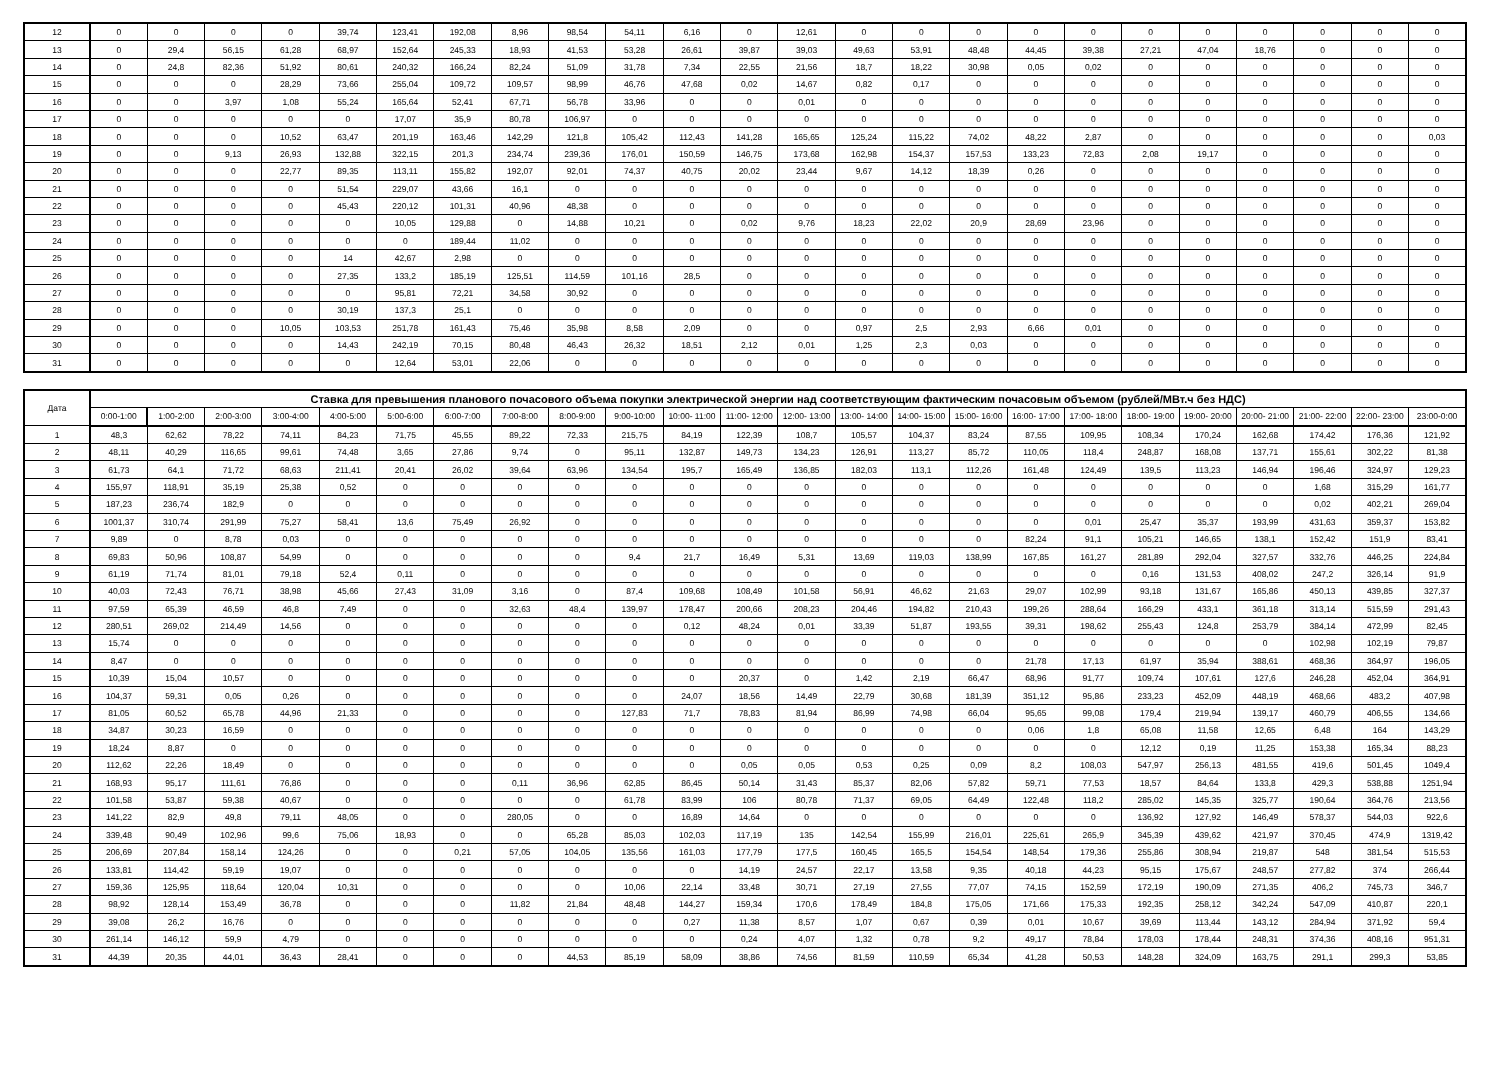| 12 | 0 | 0 | 0 | 0 | 39,74 | 123,41 | 192,08 | 8,96 | 98,54 | 54,11 | 6,16 | 0 | 12,61 | 0 | 0 | 0 | 0 | 0 | 0 | 0 | 0 | 0 | 0 | 0 |
| 13 | 0 | 29,4 | 56,15 | 61,28 | 68,97 | 152,64 | 245,33 | 18,93 | 41,53 | 53,28 | 26,61 | 39,87 | 39,03 | 49,63 | 53,91 | 48,48 | 44,45 | 39,38 | 27,21 | 47,04 | 18,76 | 0 | 0 | 0 |
| 14 | 0 | 24,8 | 82,36 | 51,92 | 80,61 | 240,32 | 166,24 | 82,24 | 51,09 | 31,78 | 7,34 | 22,55 | 21,56 | 18,7 | 18,22 | 30,98 | 0,05 | 0,02 | 0 | 0 | 0 | 0 | 0 | 0 |
| 15 | 0 | 0 | 0 | 28,29 | 73,66 | 255,04 | 109,72 | 109,57 | 98,99 | 46,76 | 47,68 | 0,02 | 14,67 | 0,82 | 0,17 | 0 | 0 | 0 | 0 | 0 | 0 | 0 | 0 | 0 |
| 16 | 0 | 0 | 3,97 | 1,08 | 55,24 | 165,64 | 52,41 | 67,71 | 56,78 | 33,96 | 0 | 0 | 0,01 | 0 | 0 | 0 | 0 | 0 | 0 | 0 | 0 | 0 | 0 | 0 |
| 17 | 0 | 0 | 0 | 0 | 0 | 17,07 | 35,9 | 80,78 | 106,97 | 0 | 0 | 0 | 0 | 0 | 0 | 0 | 0 | 0 | 0 | 0 | 0 | 0 | 0 | 0 |
| 18 | 0 | 0 | 0 | 10,52 | 63,47 | 201,19 | 163,46 | 142,29 | 121,8 | 105,42 | 112,43 | 141,28 | 165,65 | 125,24 | 115,22 | 74,02 | 48,22 | 2,87 | 0 | 0 | 0 | 0 | 0 | 0,03 |
| 19 | 0 | 0 | 9,13 | 26,93 | 132,88 | 322,15 | 201,3 | 234,74 | 239,36 | 176,01 | 150,59 | 146,75 | 173,68 | 162,98 | 154,37 | 157,53 | 133,23 | 72,83 | 2,08 | 19,17 | 0 | 0 | 0 | 0 |
| 20 | 0 | 0 | 0 | 22,77 | 89,35 | 113,11 | 155,82 | 192,07 | 92,01 | 74,37 | 40,75 | 20,02 | 23,44 | 9,67 | 14,12 | 18,39 | 0,26 | 0 | 0 | 0 | 0 | 0 | 0 | 0 |
| 21 | 0 | 0 | 0 | 0 | 51,54 | 229,07 | 43,66 | 16,1 | 0 | 0 | 0 | 0 | 0 | 0 | 0 | 0 | 0 | 0 | 0 | 0 | 0 | 0 | 0 | 0 |
| 22 | 0 | 0 | 0 | 0 | 45,43 | 220,12 | 101,31 | 40,96 | 48,38 | 0 | 0 | 0 | 0 | 0 | 0 | 0 | 0 | 0 | 0 | 0 | 0 | 0 | 0 | 0 |
| 23 | 0 | 0 | 0 | 0 | 0 | 10,05 | 129,88 | 0 | 14,88 | 10,21 | 0 | 0,02 | 9,76 | 18,23 | 22,02 | 20,9 | 28,69 | 23,96 | 0 | 0 | 0 | 0 | 0 | 0 |
| 24 | 0 | 0 | 0 | 0 | 0 | 0 | 189,44 | 11,02 | 0 | 0 | 0 | 0 | 0 | 0 | 0 | 0 | 0 | 0 | 0 | 0 | 0 | 0 | 0 | 0 |
| 25 | 0 | 0 | 0 | 0 | 14 | 42,67 | 2,98 | 0 | 0 | 0 | 0 | 0 | 0 | 0 | 0 | 0 | 0 | 0 | 0 | 0 | 0 | 0 | 0 | 0 |
| 26 | 0 | 0 | 0 | 0 | 27,35 | 133,2 | 185,19 | 125,51 | 114,59 | 101,16 | 28,5 | 0 | 0 | 0 | 0 | 0 | 0 | 0 | 0 | 0 | 0 | 0 | 0 | 0 |
| 27 | 0 | 0 | 0 | 0 | 0 | 95,81 | 72,21 | 34,58 | 30,92 | 0 | 0 | 0 | 0 | 0 | 0 | 0 | 0 | 0 | 0 | 0 | 0 | 0 | 0 | 0 |
| 28 | 0 | 0 | 0 | 0 | 30,19 | 137,3 | 25,1 | 0 | 0 | 0 | 0 | 0 | 0 | 0 | 0 | 0 | 0 | 0 | 0 | 0 | 0 | 0 | 0 | 0 |
| 29 | 0 | 0 | 0 | 10,05 | 103,53 | 251,78 | 161,43 | 75,46 | 35,98 | 8,58 | 2,09 | 0 | 0 | 0,97 | 2,5 | 2,93 | 6,66 | 0,01 | 0 | 0 | 0 | 0 | 0 | 0 |
| 30 | 0 | 0 | 0 | 0 | 14,43 | 242,19 | 70,15 | 80,48 | 46,43 | 26,32 | 18,51 | 2,12 | 0,01 | 1,25 | 2,3 | 0,03 | 0 | 0 | 0 | 0 | 0 | 0 | 0 | 0 |
| 31 | 0 | 0 | 0 | 0 | 0 | 12,64 | 53,01 | 22,06 | 0 | 0 | 0 | 0 | 0 | 0 | 0 | 0 | 0 | 0 | 0 | 0 | 0 | 0 | 0 | 0 |
| Дата | Ставка для превышения планового почасового объема покупки электрической энергии над соответствующим фактическим почасовым объемом (рублей/МВт.ч без НДС) | | | | | | | | | | | | | | | | | | | | | | | |
| --- | --- | --- | --- | --- | --- | --- | --- | --- | --- | --- | --- | --- | --- | --- | --- | --- | --- | --- | --- | --- | --- | --- | --- | --- |
| | 0:00-1:00 | 1:00-2:00 | 2:00-3:00 | 3:00-4:00 | 4:00-5:00 | 5:00-6:00 | 6:00-7:00 | 7:00-8:00 | 8:00-9:00 | 9:00-10:00 | 10:00- 11:00 | 11:00- 12:00 | 12:00- 13:00 | 13:00- 14:00 | 14:00- 15:00 | 15:00- 16:00 | 16:00- 17:00 | 17:00- 18:00 | 18:00- 19:00 | 19:00- 20:00 | 20:00- 21:00 | 21:00- 22:00 | 22:00- 23:00 | 23:00-0:00 |
| 1 | 48,3 | 62,62 | 78,22 | 74,11 | 84,23 | 71,75 | 45,55 | 89,22 | 72,33 | 215,75 | 84,19 | 122,39 | 108,7 | 105,57 | 104,37 | 83,24 | 87,55 | 109,95 | 108,34 | 170,24 | 162,68 | 174,42 | 176,36 | 121,92 |
| 2 | 48,11 | 40,29 | 116,65 | 99,61 | 74,48 | 3,65 | 27,86 | 9,74 | 0 | 95,11 | 132,87 | 149,73 | 134,23 | 126,91 | 113,27 | 85,72 | 110,05 | 118,4 | 248,87 | 168,08 | 137,71 | 155,61 | 302,22 | 81,38 |
| 3 | 61,73 | 64,1 | 71,72 | 68,63 | 211,41 | 20,41 | 26,02 | 39,64 | 63,96 | 134,54 | 195,7 | 165,49 | 136,85 | 182,03 | 113,1 | 112,26 | 161,48 | 124,49 | 139,5 | 113,23 | 146,94 | 196,46 | 324,97 | 129,23 |
| 4 | 155,97 | 118,91 | 35,19 | 25,38 | 0,52 | 0 | 0 | 0 | 0 | 0 | 0 | 0 | 0 | 0 | 0 | 0 | 0 | 0 | 0 | 0 | 0 | 1,68 | 315,29 | 161,77 |
| 5 | 187,23 | 236,74 | 182,9 | 0 | 0 | 0 | 0 | 0 | 0 | 0 | 0 | 0 | 0 | 0 | 0 | 0 | 0 | 0 | 0 | 0 | 0 | 0,02 | 402,21 | 269,04 |
| 6 | 1001,37 | 310,74 | 291,99 | 75,27 | 58,41 | 13,6 | 75,49 | 26,92 | 0 | 0 | 0 | 0 | 0 | 0 | 0 | 0 | 0 | 0,01 | 25,47 | 35,37 | 193,99 | 431,63 | 359,37 | 153,82 |
| 7 | 9,89 | 0 | 8,78 | 0,03 | 0 | 0 | 0 | 0 | 0 | 0 | 0 | 0 | 0 | 0 | 0 | 0 | 82,24 | 91,1 | 105,21 | 146,65 | 138,1 | 152,42 | 151,9 | 83,41 |
| 8 | 69,83 | 50,96 | 108,87 | 54,99 | 0 | 0 | 0 | 0 | 0 | 9,4 | 21,7 | 16,49 | 5,31 | 13,69 | 119,03 | 138,99 | 167,85 | 161,27 | 281,89 | 292,04 | 327,57 | 332,76 | 446,25 | 224,84 |
| 9 | 61,19 | 71,74 | 81,01 | 79,18 | 52,4 | 0,11 | 0 | 0 | 0 | 0 | 0 | 0 | 0 | 0 | 0 | 0 | 0 | 0 | 0,16 | 131,53 | 408,02 | 247,2 | 326,14 | 91,9 |
| 10 | 40,03 | 72,43 | 76,71 | 38,98 | 45,66 | 27,43 | 31,09 | 3,16 | 0 | 87,4 | 109,68 | 108,49 | 101,58 | 56,91 | 46,62 | 21,63 | 29,07 | 102,99 | 93,18 | 131,67 | 165,86 | 450,13 | 439,85 | 327,37 |
| 11 | 97,59 | 65,39 | 46,59 | 46,8 | 7,49 | 0 | 0 | 32,63 | 48,4 | 139,97 | 178,47 | 200,66 | 208,23 | 204,46 | 194,82 | 210,43 | 199,26 | 288,64 | 166,29 | 433,1 | 361,18 | 313,14 | 515,59 | 291,43 |
| 12 | 280,51 | 269,02 | 214,49 | 14,56 | 0 | 0 | 0 | 0 | 0 | 0 | 0,12 | 48,24 | 0,01 | 33,39 | 51,87 | 193,55 | 39,31 | 198,62 | 255,43 | 124,8 | 253,79 | 384,14 | 472,99 | 82,45 |
| 13 | 15,74 | 0 | 0 | 0 | 0 | 0 | 0 | 0 | 0 | 0 | 0 | 0 | 0 | 0 | 0 | 0 | 0 | 0 | 0 | 0 | 0 | 102,98 | 102,19 | 79,87 |
| 14 | 8,47 | 0 | 0 | 0 | 0 | 0 | 0 | 0 | 0 | 0 | 0 | 0 | 0 | 0 | 0 | 0 | 21,78 | 17,13 | 61,97 | 35,94 | 388,61 | 468,36 | 364,97 | 196,05 |
| 15 | 10,39 | 15,04 | 10,57 | 0 | 0 | 0 | 0 | 0 | 0 | 0 | 0 | 20,37 | 0 | 1,42 | 2,19 | 66,47 | 68,96 | 91,77 | 109,74 | 107,61 | 127,6 | 246,28 | 452,04 | 364,91 |
| 16 | 104,37 | 59,31 | 0,05 | 0,26 | 0 | 0 | 0 | 0 | 0 | 0 | 24,07 | 18,56 | 14,49 | 22,79 | 30,68 | 181,39 | 351,12 | 95,86 | 233,23 | 452,09 | 448,19 | 468,66 | 483,2 | 407,98 |
| 17 | 81,05 | 60,52 | 65,78 | 44,96 | 21,33 | 0 | 0 | 0 | 0 | 127,83 | 71,7 | 78,83 | 81,94 | 86,99 | 74,98 | 66,04 | 95,65 | 99,08 | 179,4 | 219,94 | 139,17 | 460,79 | 406,55 | 134,66 |
| 18 | 34,87 | 30,23 | 16,59 | 0 | 0 | 0 | 0 | 0 | 0 | 0 | 0 | 0 | 0 | 0 | 0 | 0 | 0,06 | 1,8 | 65,08 | 11,58 | 12,65 | 6,48 | 164 | 143,29 |
| 19 | 18,24 | 8,87 | 0 | 0 | 0 | 0 | 0 | 0 | 0 | 0 | 0 | 0 | 0 | 0 | 0 | 0 | 0 | 0 | 12,12 | 0,19 | 11,25 | 153,38 | 165,34 | 88,23 |
| 20 | 112,62 | 22,26 | 18,49 | 0 | 0 | 0 | 0 | 0 | 0 | 0 | 0 | 0,05 | 0,05 | 0,53 | 0,25 | 0,09 | 8,2 | 108,03 | 547,97 | 256,13 | 481,55 | 419,6 | 501,45 | 1049,4 |
| 21 | 168,93 | 95,17 | 111,61 | 76,86 | 0 | 0 | 0 | 0,11 | 36,96 | 62,85 | 86,45 | 50,14 | 31,43 | 85,37 | 82,06 | 57,82 | 59,71 | 77,53 | 18,57 | 84,64 | 133,8 | 429,3 | 538,88 | 1251,94 |
| 22 | 101,58 | 53,87 | 59,38 | 40,67 | 0 | 0 | 0 | 0 | 0 | 61,78 | 83,99 | 106 | 80,78 | 71,37 | 69,05 | 64,49 | 122,48 | 118,2 | 285,02 | 145,35 | 325,77 | 190,64 | 364,76 | 213,56 |
| 23 | 141,22 | 82,9 | 49,8 | 79,11 | 48,05 | 0 | 0 | 280,05 | 0 | 0 | 16,89 | 14,64 | 0 | 0 | 0 | 0 | 0 | 0 | 136,92 | 127,92 | 146,49 | 578,37 | 544,03 | 922,6 |
| 24 | 339,48 | 90,49 | 102,96 | 99,6 | 75,06 | 18,93 | 0 | 0 | 65,28 | 85,03 | 102,03 | 117,19 | 135 | 142,54 | 155,99 | 216,01 | 225,61 | 265,9 | 345,39 | 439,62 | 421,97 | 370,45 | 474,9 | 1319,42 |
| 25 | 206,69 | 207,84 | 158,14 | 124,26 | 0 | 0 | 0,21 | 57,05 | 104,05 | 135,56 | 161,03 | 177,79 | 177,5 | 160,45 | 165,5 | 154,54 | 148,54 | 179,36 | 255,86 | 308,94 | 219,87 | 548 | 381,54 | 515,53 |
| 26 | 133,81 | 114,42 | 59,19 | 19,07 | 0 | 0 | 0 | 0 | 0 | 0 | 0 | 14,19 | 24,57 | 22,17 | 13,58 | 9,35 | 40,18 | 44,23 | 95,15 | 175,67 | 248,57 | 277,82 | 374 | 266,44 |
| 27 | 159,36 | 125,95 | 118,64 | 120,04 | 10,31 | 0 | 0 | 0 | 0 | 10,06 | 22,14 | 33,48 | 30,71 | 27,19 | 27,55 | 77,07 | 74,15 | 152,59 | 172,19 | 190,09 | 271,35 | 406,2 | 745,73 | 346,7 |
| 28 | 98,92 | 128,14 | 153,49 | 36,78 | 0 | 0 | 0 | 11,82 | 21,84 | 48,48 | 144,27 | 159,34 | 170,6 | 178,49 | 184,8 | 175,05 | 171,66 | 175,33 | 192,35 | 258,12 | 342,24 | 547,09 | 410,87 | 220,1 |
| 29 | 39,08 | 26,2 | 16,76 | 0 | 0 | 0 | 0 | 0 | 0 | 0 | 0,27 | 11,38 | 8,57 | 1,07 | 0,67 | 0,39 | 0,01 | 10,67 | 39,69 | 113,44 | 143,12 | 284,94 | 371,92 | 59,4 |
| 30 | 261,14 | 146,12 | 59,9 | 4,79 | 0 | 0 | 0 | 0 | 0 | 0 | 0 | 0,24 | 4,07 | 1,32 | 0,78 | 9,2 | 49,17 | 78,84 | 178,03 | 178,44 | 248,31 | 374,36 | 408,16 | 951,31 |
| 31 | 44,39 | 20,35 | 44,01 | 36,43 | 28,41 | 0 | 0 | 0 | 44,53 | 85,19 | 58,09 | 38,86 | 74,56 | 81,59 | 110,59 | 65,34 | 41,28 | 50,53 | 148,28 | 324,09 | 163,75 | 291,1 | 299,3 | 53,85 |